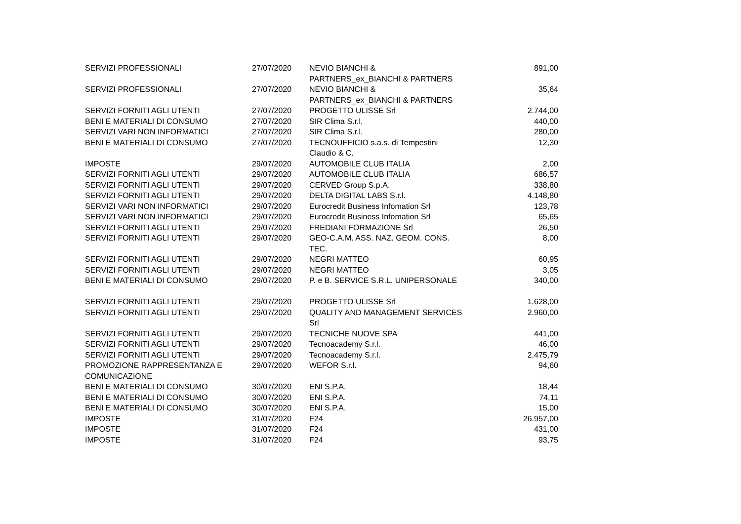| SERVIZI PROFESSIONALI | 27/07/2020 | NEVIO BIANCHI & PARTNERS_ex_BIANCHI & PARTNERS | 891,00 |
| SERVIZI PROFESSIONALI | 27/07/2020 | NEVIO BIANCHI & PARTNERS_ex_BIANCHI & PARTNERS | 35,64 |
| SERVIZI FORNITI AGLI UTENTI | 27/07/2020 | PROGETTO ULISSE Srl | 2.744,00 |
| BENI E MATERIALI DI CONSUMO | 27/07/2020 | SIR Clima S.r.l. | 440,00 |
| SERVIZI VARI NON INFORMATICI | 27/07/2020 | SIR Clima S.r.l. | 280,00 |
| BENI E MATERIALI DI CONSUMO | 27/07/2020 | TECNOUFFICIO s.a.s. di Tempestini Claudio & C. | 12,30 |
| IMPOSTE | 29/07/2020 | AUTOMOBILE CLUB ITALIA | 2,00 |
| SERVIZI FORNITI AGLI UTENTI | 29/07/2020 | AUTOMOBILE CLUB ITALIA | 686,57 |
| SERVIZI FORNITI AGLI UTENTI | 29/07/2020 | CERVED Group S.p.A. | 338,80 |
| SERVIZI FORNITI AGLI UTENTI | 29/07/2020 | DELTA DIGITAL LABS S.r.l. | 4.148,80 |
| SERVIZI VARI NON INFORMATICI | 29/07/2020 | Eurocredit Business Infomation Srl | 123,78 |
| SERVIZI VARI NON INFORMATICI | 29/07/2020 | Eurocredit Business Infomation Srl | 65,65 |
| SERVIZI FORNITI AGLI UTENTI | 29/07/2020 | FREDIANI FORMAZIONE Srl | 26,50 |
| SERVIZI FORNITI AGLI UTENTI | 29/07/2020 | GEO-C.A.M. ASS. NAZ. GEOM. CONS. TEC. | 8,00 |
| SERVIZI FORNITI AGLI UTENTI | 29/07/2020 | NEGRI MATTEO | 60,95 |
| SERVIZI FORNITI AGLI UTENTI | 29/07/2020 | NEGRI MATTEO | 3,05 |
| BENI E MATERIALI DI CONSUMO | 29/07/2020 | P. e B. SERVICE S.R.L. UNIPERSONALE | 340,00 |
| SERVIZI FORNITI AGLI UTENTI | 29/07/2020 | PROGETTO ULISSE Srl | 1.628,00 |
| SERVIZI FORNITI AGLI UTENTI | 29/07/2020 | QUALITY AND MANAGEMENT SERVICES Srl | 2.960,00 |
| SERVIZI FORNITI AGLI UTENTI | 29/07/2020 | TECNICHE NUOVE SPA | 441,00 |
| SERVIZI FORNITI AGLI UTENTI | 29/07/2020 | Tecnoacademy S.r.l. | 46,00 |
| SERVIZI FORNITI AGLI UTENTI | 29/07/2020 | Tecnoacademy S.r.l. | 2.475,79 |
| PROMOZIONE RAPPRESENTANZA E COMUNICAZIONE | 29/07/2020 | WEFOR S.r.l. | 94,60 |
| BENI E MATERIALI DI CONSUMO | 30/07/2020 | ENI S.P.A. | 18,44 |
| BENI E MATERIALI DI CONSUMO | 30/07/2020 | ENI S.P.A. | 74,11 |
| BENI E MATERIALI DI CONSUMO | 30/07/2020 | ENI S.P.A. | 15,00 |
| IMPOSTE | 31/07/2020 | F24 | 26.957,00 |
| IMPOSTE | 31/07/2020 | F24 | 431,00 |
| IMPOSTE | 31/07/2020 | F24 | 93,75 |